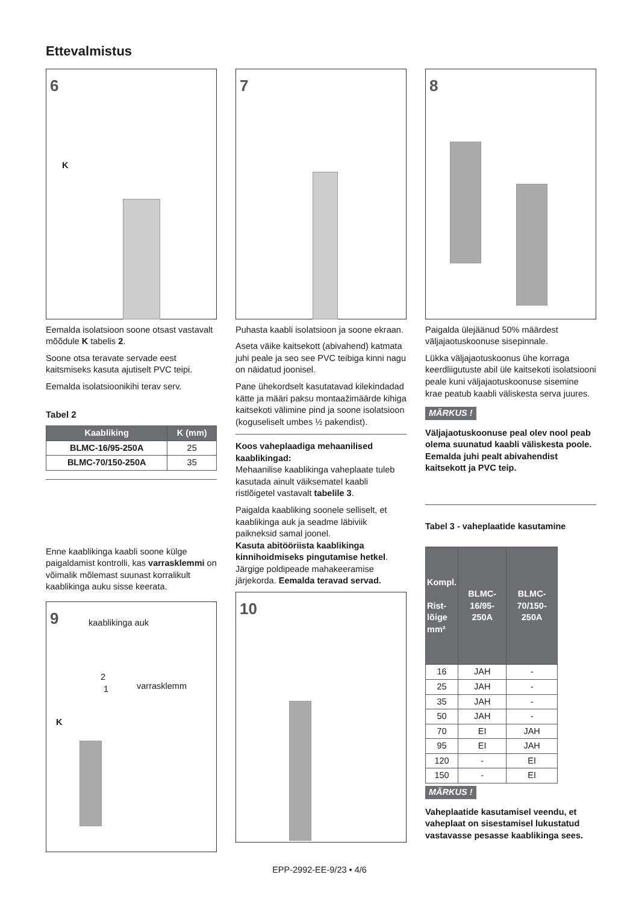Ettevalmistus
6
K
Eemalda isolatsioon soone otsast vastavalt mõõdule K tabelis 2.
Soone otsa teravate servade eest kaitsmiseks kasuta ajutiselt PVC teipi.
Eemalda isolatsioonikihi terav serv.
Tabel 2
| Kaabliking | K (mm) |
| --- | --- |
| BLMC-16/95-250A | 25 |
| BLMC-70/150-250A | 35 |
Enne kaablikinga kaabli soone külge paigaldamist kontrolli, kas varrasklemmi on võimalik mõlemast suunast korralikult kaablikinga auku sisse keerata.
9 kaablikinga auk
2
1 varrasklemm
K
7
Puhasta kaabli isolatsioon ja soone ekraan.
Aseta väike kaitsekott (abivahend) katmata juhi peale ja seo see PVC teibiga kinni nagu on näidatud joonisel.
Pane ühekordselt kasutatavad kilekindadad kätte ja määri paksu montaažimäärde kihiga kaitsekoti välimine pind ja soone isolatsioon (koguseliselt umbes ½ pakendist).
Koos vaheplaadiga mehaanilised kaablikingad:
Mehaanilise kaablikinga vaheplaate tuleb kasutada ainult väiksematel kaabli ristlõigetel vastavalt tabelile 3.
Paigalda kaabliking soonele selliselt, et kaablikinga auk ja seadme läbiviik paikneksid samal joonel.
Kasuta abitööriista kaablikinga kinnihoidmiseks pingutamise hetkel. Järgige poldipeade mahakeeramise järjekorda. Eemalda teravad servad.
10
8
Paigalda ülejäänud 50% määrdest väljajaotuskoonuse sisepinnale.
Lükka väljajaotuskoonus ühe korraga keerdliigutuste abil üle kaitsekoti isolatsiooni peale kuni väljajaotuskoonuse sisemine krae peatub kaabli väliskesta serva juures.
MÄRKUS !
Väljajaotuskoonuse peal olev nool peab olema suunatud kaabli väliskesta poole.
Eemalda juhi pealt abivahendist kaitsekott ja PVC teip.
Tabel 3 - vaheplaatide kasutamine
| Kompl. Rist- lõige mm² | BLMC-16/95-250A | BLMC-70/150-250A |
| --- | --- | --- |
| 16 | JAH | - |
| 25 | JAH | - |
| 35 | JAH | - |
| 50 | JAH | - |
| 70 | EI | JAH |
| 95 | EI | JAH |
| 120 | - | EI |
| 150 | - | EI |
MÄRKUS !
Vaheplaatide kasutamisel veendu, et vaheplaat on sisestamisel lukustatud vastavasse pesasse kaablikinga sees.
EPP-2992-EE-9/23 • 4/6